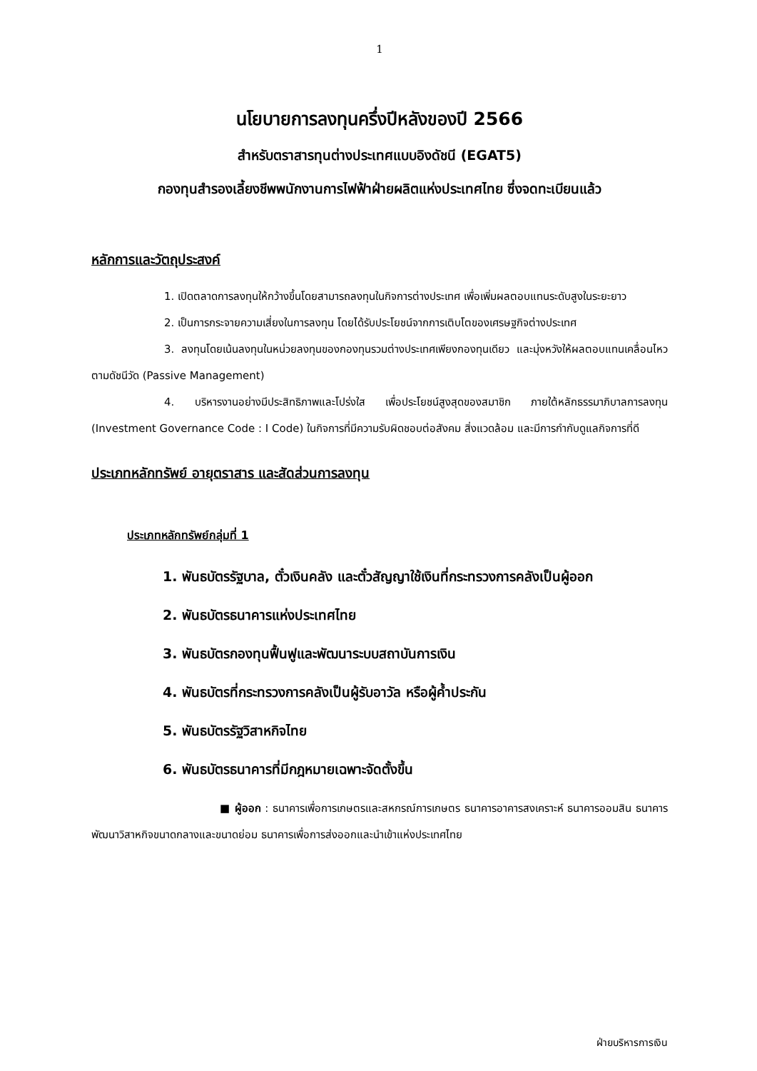1
นโยบายการลงทุนครึ่งปีหลังของปี 2566
สำหรับตราสารทุนต่างประเทศแบบอิงดัชนี (EGAT5)
กองทุนสำรองเลี้ยงชีพพนักงานการไฟฟ้าฝ่ายผลิตแห่งประเทศไทย ซึ่งจดทะเบียนแล้ว
หลักการและวัตถุประสงค์
1. เปิดตลาดการลงทุนให้กว้างขึ้นโดยสามารถลงทุนในกิจการต่างประเทศ เพื่อเพิ่มผลตอบแทนระดับสูงในระยะยาว
2. เป็นการกระจายความเสี่ยงในการลงทุน โดยได้รับประโยชน์จากการเติบโตของเศรษฐกิจต่างประเทศ
3. ลงทุนโดยเน้นลงทุนในหน่วยลงทุนของกองทุนรวมต่างประเทศเพียงกองทุนเดียว และมุ่งหวังให้ผลตอบแทนเคลื่อนไหวตามดัชนีวัด (Passive Management)
4. บริหารงานอย่างมีประสิทธิภาพและโปร่งใส เพื่อประโยชน์สูงสุดของสมาชิก ภายใต้หลักธรรมาภิบาลการลงทุน (Investment Governance Code : I Code) ในกิจการที่มีความรับผิดชอบต่อสังคม สิ่งแวดล้อม และมีการกำกับดูแลกิจการที่ดี
ประเภทหลักทรัพย์ อายุตราสาร และสัดส่วนการลงทุน
ประเภทหลักทรัพย์กลุ่มที่ 1
1. พันธบัตรรัฐบาล, ตั๋วเงินคลัง และตั๋วสัญญาใช้เงินที่กระทรวงการคลังเป็นผู้ออก
2. พันธบัตรธนาคารแห่งประเทศไทย
3. พันธบัตรกองทุนฟื้นฟูและพัฒนาระบบสถาบันการเงิน
4. พันธบัตรที่กระทรวงการคลังเป็นผู้รับอาวัล หรือผู้ค้ำประกัน
5. พันธบัตรรัฐวิสาหกิจไทย
6. พันธบัตรธนาคารที่มีกฎหมายเฉพาะจัดตั้งขึ้น
■ ผู้ออก : ธนาคารเพื่อการเกษตรและสหกรณ์การเกษตร ธนาคารอาคารสงเคราะห์ ธนาคารออมสิน ธนาคารพัฒนาวิสาหกิจขนาดกลางและขนาดย่อม ธนาคารเพื่อการส่งออกและนำเข้าแห่งประเทศไทย
ฝ่ายบริหารการเงิน